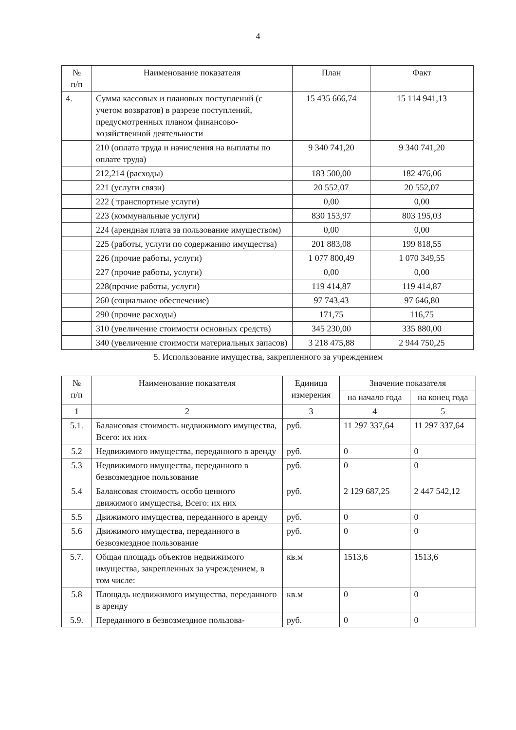4
| № п/п | Наименование показателя | План | Факт |
| --- | --- | --- | --- |
| 4. | Сумма кассовых и плановых поступлений (с учетом возвратов) в разрезе поступлений, предусмотренных планом финансово-хозяйственной деятельности | 15 435 666,74 | 15 114 941,13 |
| | 210 (оплата труда и начисления на выплаты по оплате труда) | 9 340 741,20 | 9 340 741,20 |
| | 212,214 (расходы) | 183 500,00 | 182 476,06 |
| | 221 (услуги связи) | 20 552,07 | 20 552,07 |
| | 222 ( транспортные услуги) | 0,00 | 0,00 |
| | 223 (коммунальные услуги) | 830 153,97 | 803 195,03 |
| | 224 (арендная плата за пользование имуществом) | 0,00 | 0,00 |
| | 225 (работы, услуги по содержанию имущества) | 201 883,08 | 199 818,55 |
| | 226 (прочие работы, услуги) | 1 077 800,49 | 1 070 349,55 |
| | 227 (прочие работы, услуги) | 0,00 | 0,00 |
| | 228(прочие работы, услуги) | 119 414,87 | 119 414,87 |
| | 260 (социальное обеспечение) | 97 743,43 | 97 646,80 |
| | 290 (прочие расходы) | 171,75 | 116,75 |
| | 310 (увеличение стоимости основных средств) | 345 230,00 | 335 880,00 |
| | 340 (увеличение стоимости материальных запасов) | 3 218 475,88 | 2 944 750,25 |
5. Использование имущества, закрепленного за учреждением
| № п/п | Наименование показателя | Единица измерения | Значение показателя | |
| --- | --- | --- | --- | --- |
| | | | на начало года | на конец года |
| 1 | 2 | 3 | 4 | 5 |
| 5.1. | Балансовая стоимость недвижимого имущества, Всего: их них | руб. | 11 297 337,64 | 11 297 337,64 |
| 5.2 | Недвижимого имущества, переданного в аренду | руб. | 0 | 0 |
| 5.3 | Недвижимого имущества, переданного в безвозмездное пользование | руб. | 0 | 0 |
| 5.4 | Балансовая стоимость особо ценного движимого имущества, Всего: их них | руб. | 2 129 687,25 | 2 447 542,12 |
| 5.5 | Движимого имущества, переданного в аренду | руб. | 0 | 0 |
| 5.6 | Движимого имущества, переданного в безвозмездное пользование | руб. | 0 | 0 |
| 5.7. | Общая площадь объектов недвижимого имущества, закрепленных за учреждением, в том числе: | кв.м | 1513,6 | 1513,6 |
| 5.8 | Площадь недвижимого имущества, переданного в аренду | кв.м | 0 | 0 |
| 5.9. | Переданного в безвозмездное пользова- | руб. | 0 | 0 |